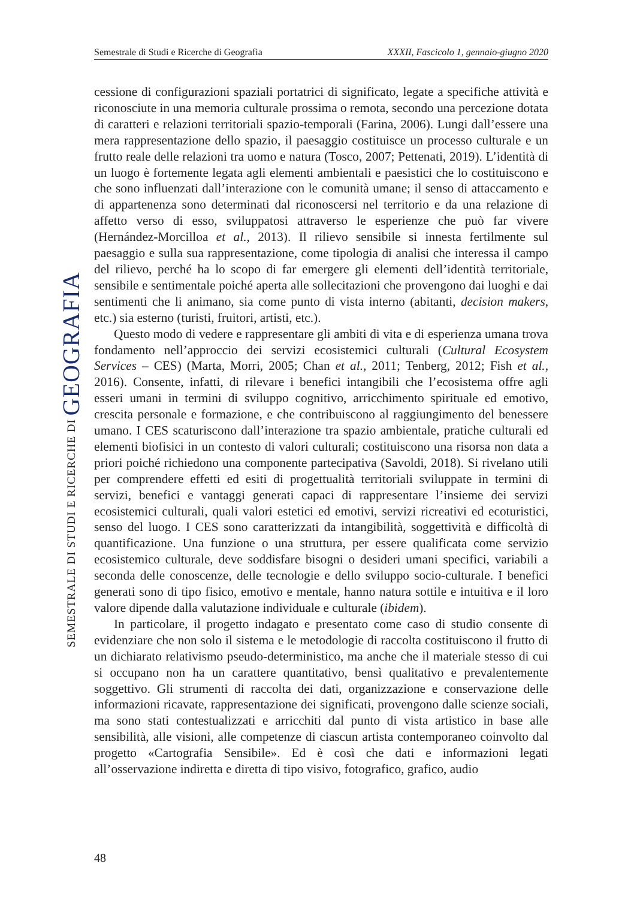Semestrale di Studi e Ricerche di Geografia XXXII, Fascicolo 1, gennaio-giugno 2020
SEMESTRALE DI STUDI E RICERCHE DI GEOGRAFIA
cessione di configurazioni spaziali portatrici di significato, legate a specifiche attività e riconosciute in una memoria culturale prossima o remota, secondo una percezione dotata di caratteri e relazioni territoriali spazio-temporali (Farina, 2006). Lungi dall’essere una mera rappresentazione dello spazio, il paesaggio costituisce un processo culturale e un frutto reale delle relazioni tra uomo e natura (Tosco, 2007; Pettenati, 2019). L’identità di un luogo è fortemente legata agli elementi ambientali e paesistici che lo costituiscono e che sono influenzati dall’interazione con le comunità umane; il senso di attaccamento e di appartenenza sono determinati dal riconoscersi nel territorio e da una relazione di affetto verso di esso, sviluppatosi attraverso le esperienze che può far vivere (Hernández-Morcilloa et al., 2013). Il rilievo sensibile si innesta fertilmente sul paesaggio e sulla sua rappresentazione, come tipologia di analisi che interessa il campo del rilievo, perché ha lo scopo di far emergere gli elementi dell’identità territoriale, sensibile e sentimentale poiché aperta alle sollecitazioni che provengono dai luoghi e dai sentimenti che li animano, sia come punto di vista interno (abitanti, decision makers, etc.) sia esterno (turisti, fruitori, artisti, etc.).
Questo modo di vedere e rappresentare gli ambiti di vita e di esperienza umana trova fondamento nell’approccio dei servizi ecosistemici culturali (Cultural Ecosystem Services – CES) (Marta, Morri, 2005; Chan et al., 2011; Tenberg, 2012; Fish et al., 2016). Consente, infatti, di rilevare i benefici intangibili che l’ecosistema offre agli esseri umani in termini di sviluppo cognitivo, arricchimento spirituale ed emotivo, crescita personale e formazione, e che contribuiscono al raggiungimento del benessere umano. I CES scaturiscono dall’interazione tra spazio ambientale, pratiche culturali ed elementi biofisici in un contesto di valori culturali; costituiscono una risorsa non data a priori poiché richiedono una componente partecipativa (Savoldi, 2018). Si rivelano utili per comprendere effetti ed esiti di progettualità territoriali sviluppate in termini di servizi, benefici e vantaggi generati capaci di rappresentare l’insieme dei servizi ecosistemici culturali, quali valori estetici ed emotivi, servizi ricreativi ed ecoturistici, senso del luogo. I CES sono caratterizzati da intangibilità, soggettività e difficoltà di quantificazione. Una funzione o una struttura, per essere qualificata come servizio ecosistemico culturale, deve soddisfare bisogni o desideri umani specifici, variabili a seconda delle conoscenze, delle tecnologie e dello sviluppo socio-culturale. I benefici generati sono di tipo fisico, emotivo e mentale, hanno natura sottile e intuitiva e il loro valore dipende dalla valutazione individuale e culturale (ibidem).
In particolare, il progetto indagato e presentato come caso di studio consente di evidenziare che non solo il sistema e le metodologie di raccolta costituiscono il frutto di un dichiarato relativismo pseudo-deterministico, ma anche che il materiale stesso di cui si occupano non ha un carattere quantitativo, bensì qualitativo e prevalentemente soggettivo. Gli strumenti di raccolta dei dati, organizzazione e conservazione delle informazioni ricavate, rappresentazione dei significati, provengono dalle scienze sociali, ma sono stati contestualizzati e arricchiti dal punto di vista artistico in base alle sensibilità, alle visioni, alle competenze di ciascun artista contemporaneo coinvolto dal progetto «Cartografia Sensibile». Ed è così che dati e informazioni legati all’osservazione indiretta e diretta di tipo visivo, fotografico, grafico, audio
48